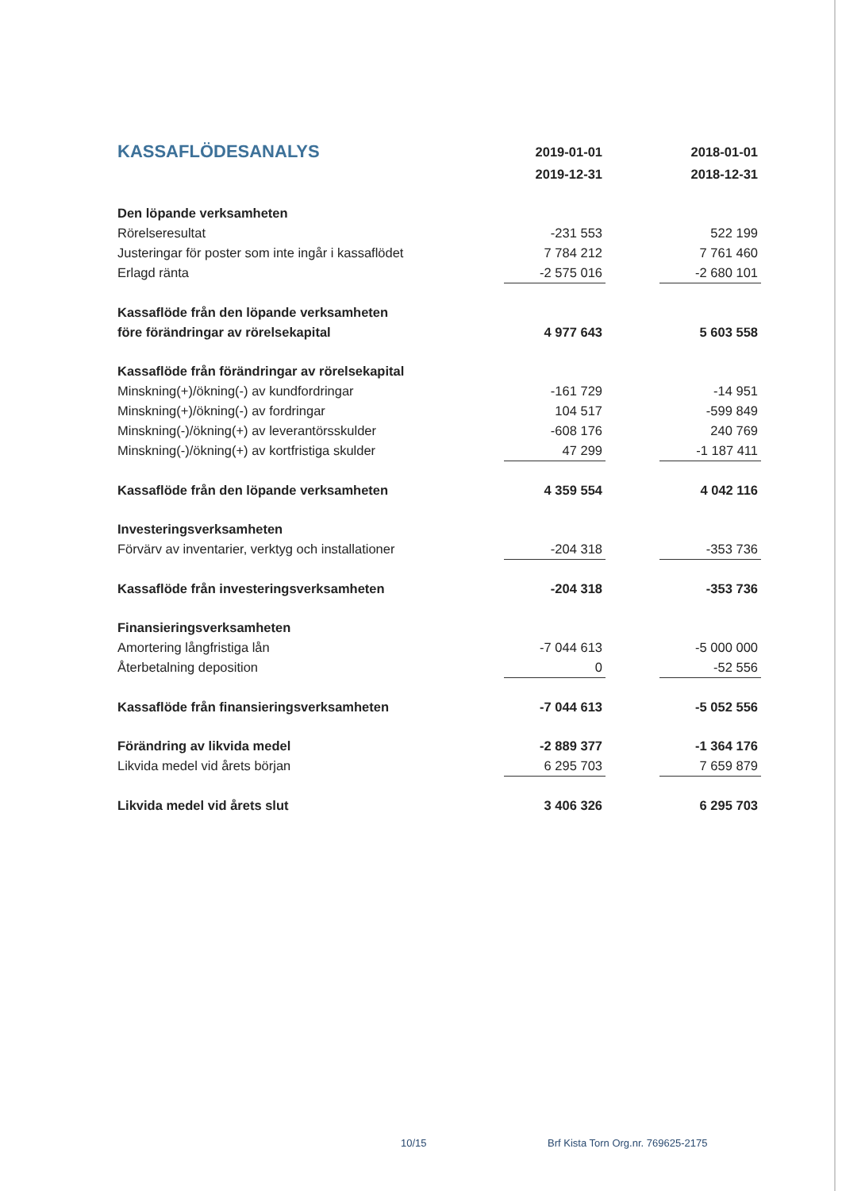| KASSAFLÖDESANALYS | 2019-01-01 | | 2018-01-01 |
| | 2019-12-31 | | 2018-12-31 |
| Den löpande verksamheten | | | |
| Rörelseresultat | -231 553 | | 522 199 |
| Justeringar för poster som inte ingår i kassaflödet | 7 784 212 | | 7 761 460 |
| Erlagd ränta | -2 575 016 | | -2 680 101 |
| Kassaflöde från den löpande verksamheten | | | |
| före förändringar av rörelsekapital | 4 977 643 | | 5 603 558 |
| Kassaflöde från förändringar av rörelsekapital | | | |
| Minskning(+)/ökning(-) av kundfordringar | -161 729 | | -14 951 |
| Minskning(+)/ökning(-) av fordringar | 104 517 | | -599 849 |
| Minskning(-)/ökning(+) av leverantörsskulder | -608 176 | | 240 769 |
| Minskning(-)/ökning(+) av kortfristiga skulder | 47 299 | | -1 187 411 |
| Kassaflöde från den löpande verksamheten | 4 359 554 | | 4 042 116 |
| Investeringsverksamheten | | | |
| Förvärv av inventarier, verktyg och installationer | -204 318 | | -353 736 |
| Kassaflöde från investeringsverksamheten | -204 318 | | -353 736 |
| Finansieringsverksamheten | | | |
| Amortering långfristiga lån | -7 044 613 | | -5 000 000 |
| Återbetalning deposition | 0 | | -52 556 |
| Kassaflöde från finansieringsverksamheten | -7 044 613 | | -5 052 556 |
| Förändring av likvida medel | -2 889 377 | | -1 364 176 |
| Likvida medel vid årets början | 6 295 703 | | 7 659 879 |
| Likvida medel vid årets slut | 3 406 326 | | 6 295 703 |
10/15
Brf Kista Torn Org.nr. 769625-2175